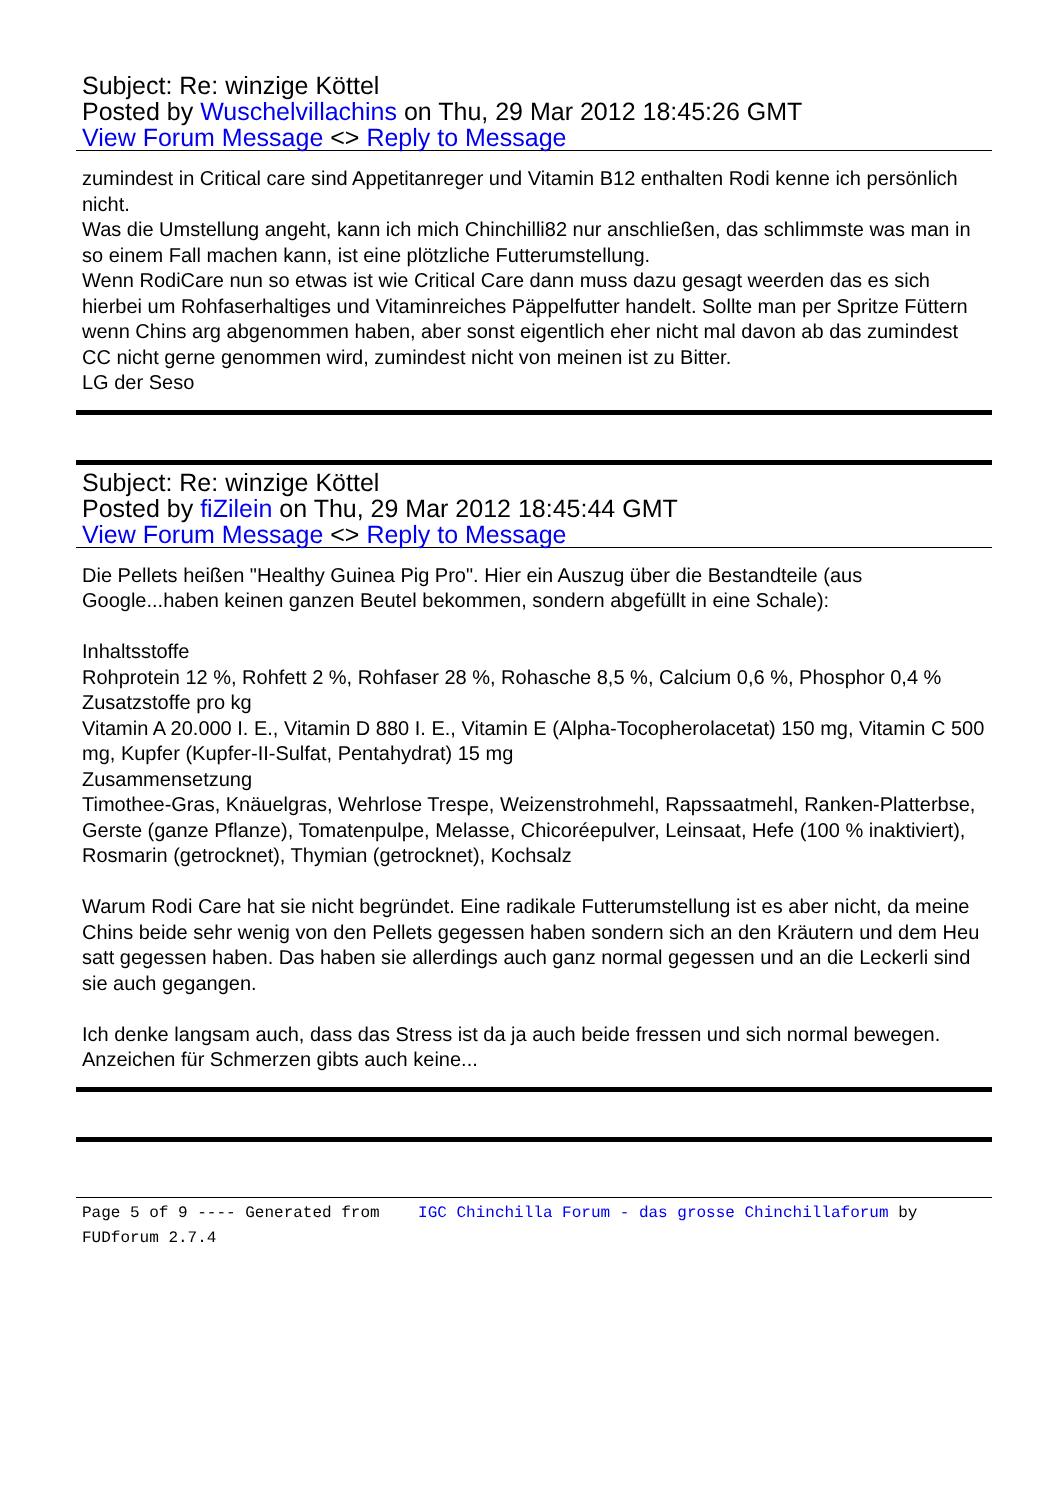Subject: Re: winzige Köttel
Posted by Wuschelvillachins on Thu, 29 Mar 2012 18:45:26 GMT
View Forum Message <> Reply to Message
zumindest in Critical care sind Appetitanreger und Vitamin B12 enthalten Rodi kenne ich persönlich nicht.
Was die Umstellung angeht, kann ich mich Chinchilli82 nur anschließen, das schlimmste was man in so einem Fall machen kann, ist eine plötzliche Futterumstellung.
Wenn RodiCare nun so etwas ist wie Critical Care dann muss dazu gesagt weerden das es sich hierbei um Rohfaserhaltiges und Vitaminreiches Päppelfutter handelt. Sollte man per Spritze Füttern wenn Chins arg abgenommen haben, aber sonst eigentlich eher nicht mal davon ab das zumindest CC nicht gerne genommen wird, zumindest nicht von meinen ist zu Bitter.
LG der Seso
Subject: Re: winzige Köttel
Posted by fiZilein on Thu, 29 Mar 2012 18:45:44 GMT
View Forum Message <> Reply to Message
Die Pellets heißen "Healthy Guinea Pig Pro". Hier ein Auszug über die Bestandteile (aus Google...haben keinen ganzen Beutel bekommen, sondern abgefüllt in eine Schale):
Inhaltsstoffe
Rohprotein 12 %, Rohfett 2 %, Rohfaser 28 %, Rohasche 8,5 %, Calcium 0,6 %, Phosphor 0,4 %
Zusatzstoffe pro kg
Vitamin A 20.000 I. E., Vitamin D 880 I. E., Vitamin E (Alpha-Tocopherolacetat) 150 mg, Vitamin C 500 mg, Kupfer (Kupfer-II-Sulfat, Pentahydrat) 15 mg
Zusammensetzung
Timothee-Gras, Knäuelgras, Wehrlose Trespe, Weizenstrohmehl, Rapssaatmehl, Ranken-Platterbse, Gerste (ganze Pflanze), Tomatenpulpe, Melasse, Chicoréepulver, Leinsaat, Hefe (100 % inaktiviert), Rosmarin (getrocknet), Thymian (getrocknet), Kochsalz
Warum Rodi Care hat sie nicht begründet. Eine radikale Futterumstellung ist es aber nicht, da meine Chins beide sehr wenig von den Pellets gegessen haben sondern sich an den Kräutern und dem Heu satt gegessen haben. Das haben sie allerdings auch ganz normal gegessen und an die Leckerli sind sie auch gegangen.
Ich denke langsam auch, dass das Stress ist da ja auch beide fressen und sich normal bewegen. Anzeichen für Schmerzen gibts auch keine...
Page 5 of 9 ---- Generated from IGC Chinchilla Forum - das grosse Chinchillaforum by FUDforum 2.7.4